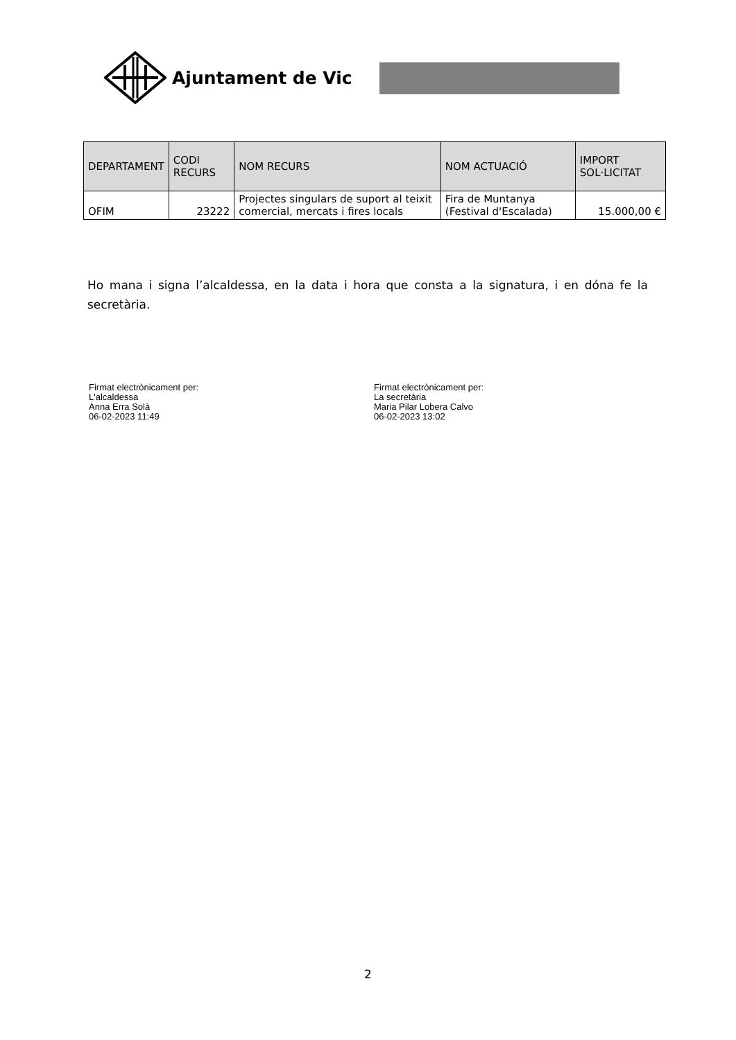Ajuntament de Vic
| DEPARTAMENT | CODI RECURS | NOM RECURS | NOM ACTUACIÓ | IMPORT SOL·LICITAT |
| --- | --- | --- | --- | --- |
| OFIM | 23222 | Projectes singulars de suport al teixit comercial, mercats i fires locals | Fira de Muntanya (Festival d'Escalada) | 15.000,00 € |
Ho mana i signa l’alcaldessa, en la data i hora que consta a la signatura, i en dóna fe la secretària.
Firmat electrònicament per:
L'alcaldessa
Anna Erra Solà
06-02-2023 11:49
Firmat electrònicament per:
La secretària
Maria Pilar Lobera Calvo
06-02-2023 13:02
2